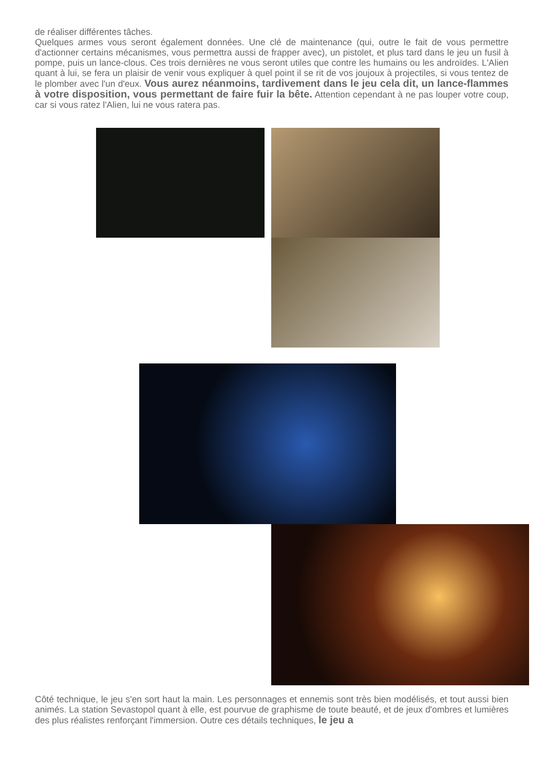de réaliser différentes tâches.
Quelques armes vous seront également données. Une clé de maintenance (qui, outre le fait de vous permettre d'actionner certains mécanismes, vous permettra aussi de frapper avec), un pistolet, et plus tard dans le jeu un fusil à pompe, puis un lance-clous. Ces trois dernières ne vous seront utiles que contre les humains ou les androïdes. L'Alien quant à lui, se fera un plaisir de venir vous expliquer à quel point il se rit de vos joujoux à projectiles, si vous tentez de le plomber avec l'un d'eux. Vous aurez néanmoins, tardivement dans le jeu cela dit, un lance-flammes à votre disposition, vous permettant de faire fuir la bête. Attention cependant à ne pas louper votre coup, car si vous ratez l'Alien, lui ne vous ratera pas.
Côté technique, le jeu s'en sort haut la main. Les personnages et ennemis sont très bien modélisés, et tout aussi bien animés. La station Sevastopol quant à elle, est pourvue de graphisme de toute beauté, et de jeux d'ombres et lumières des plus réalistes renforçant l'immersion. Outre ces détails techniques, le jeu a